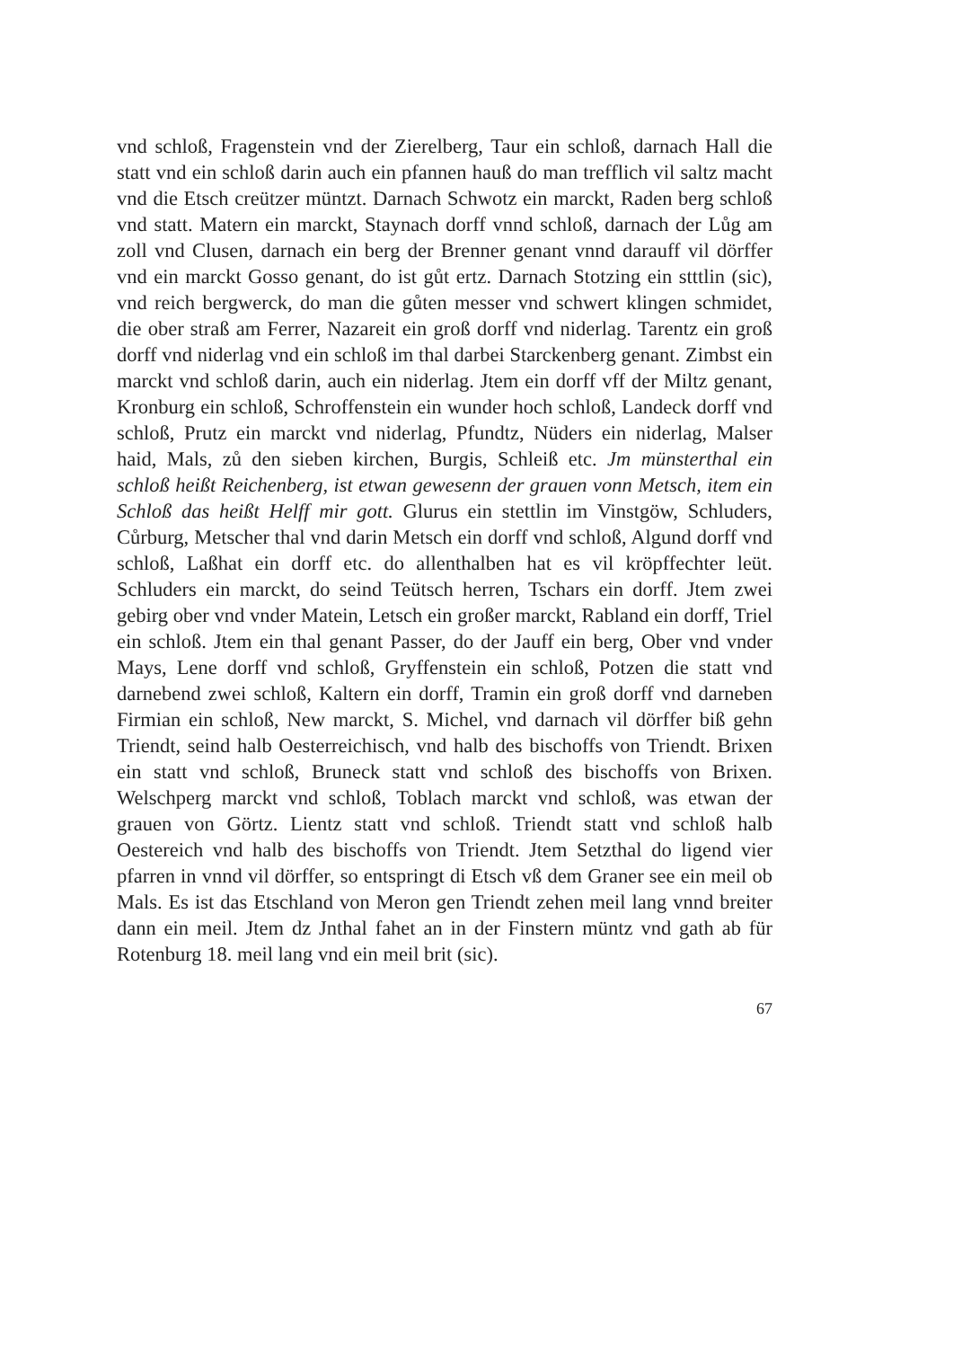vnd schloß, Fragenstein vnd der Zierelberg, Taur ein schloß, darnach Hall die statt vnd ein schloß darin auch ein pfannen hauß do man trefflich vil saltz macht vnd die Etsch creützer müntzt. Darnach Schwotz ein marckt, Raden berg schloß vnd statt. Matern ein marckt, Staynach dorff vnnd schloß, darnach der Lůg am zoll vnd Clusen, darnach ein berg der Brenner genant vnnd darauff vil dörffer vnd ein marckt Gosso genant, do ist gůt ertz. Darnach Stotzing ein stttlin (sic), vnd reich bergwerck, do man die gůten messer vnd schwert klingen schmidet, die ober straß am Ferrer, Nazareit ein groß dorff vnd niderlag. Tarentz ein groß dorff vnd niderlag vnd ein schloß im thal darbei Starckenberg genant. Zimbst ein marckt vnd schloß darin, auch ein niderlag. Jtem ein dorff vff der Miltz genant, Kronburg ein schloß, Schroffenstein ein wunder hoch schloß, Landeck dorff vnd schloß, Prutz ein marckt vnd niderlag, Pfundtz, Nüders ein niderlag, Malser haid, Mals, zů den sieben kirchen, Burgis, Schleiß etc. Jm münsterthal ein schloß heißt Reichenberg, ist etwan gewesenn der grauen vonn Metsch, item ein Schloß das heißt Helff mir gott. Glurus ein stettlin im Vinstgöw, Schluders, Cůrburg, Metscher thal vnd darin Metsch ein dorff vnd schloß, Algund dorff vnd schloß, Laßhat ein dorff etc. do allenthalben hat es vil kröpffechter leüt. Schluders ein marckt, do seind Teütsch herren, Tschars ein dorff. Jtem zwei gebirg ober vnd vnder Matein, Letsch ein großer marckt, Rabland ein dorff, Triel ein schloß. Jtem ein thal genant Passer, do der Jauff ein berg, Ober vnd vnder Mays, Lene dorff vnd schloß, Gryffenstein ein schloß, Potzen die statt vnd darnebend zwei schloß, Kaltern ein dorff, Tramin ein groß dorff vnd darneben Firmian ein schloß, New marckt, S. Michel, vnd darnach vil dörffer biß gehn Triendt, seind halb Oesterreichisch, vnd halb des bischoffs von Triendt. Brixen ein statt vnd schloß, Bruneck statt vnd schloß des bischoffs von Brixen. Welschperg marckt vnd schloß, Toblach marckt vnd schloß, was etwan der grauen von Görtz. Lientz statt vnd schloß. Triendt statt vnd schloß halb Oestereich vnd halb des bischoffs von Triendt. Jtem Setzthal do ligend vier pfarren in vnnd vil dörffer, so entspringt di Etsch vß dem Graner see ein meil ob Mals. Es ist das Etschland von Meron gen Triendt zehen meil lang vnnd breiter dann ein meil. Jtem dz Jnthal fahet an in der Finstern müntz vnd gath ab für Rotenburg 18. meil lang vnd ein meil brit (sic).
67